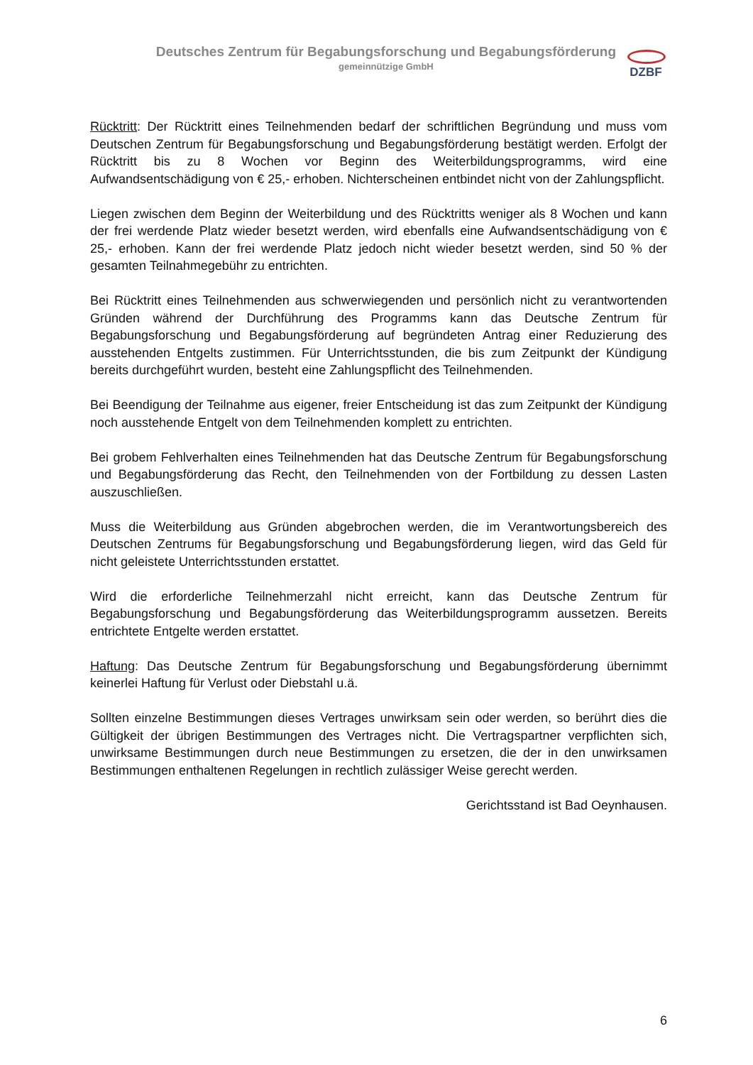Deutsches Zentrum für Begabungsforschung und Begabungsförderung
gemeinnützige GmbH
DZBF
Rücktritt: Der Rücktritt eines Teilnehmenden bedarf der schriftlichen Begründung und muss vom Deutschen Zentrum für Begabungsforschung und Begabungsförderung bestätigt werden. Erfolgt der Rücktritt bis zu 8 Wochen vor Beginn des Weiterbildungsprogramms, wird eine Aufwandsentschädigung von € 25,- erhoben. Nichterscheinen entbindet nicht von der Zahlungspflicht.
Liegen zwischen dem Beginn der Weiterbildung und des Rücktritts weniger als 8 Wochen und kann der frei werdende Platz wieder besetzt werden, wird ebenfalls eine Aufwandsentschädigung von € 25,- erhoben. Kann der frei werdende Platz jedoch nicht wieder besetzt werden, sind 50 % der gesamten Teilnahmegebühr zu entrichten.
Bei Rücktritt eines Teilnehmenden aus schwerwiegenden und persönlich nicht zu verantwortenden Gründen während der Durchführung des Programms kann das Deutsche Zentrum für Begabungsforschung und Begabungsförderung auf begründeten Antrag einer Reduzierung des ausstehenden Entgelts zustimmen. Für Unterrichtsstunden, die bis zum Zeitpunkt der Kündigung bereits durchgeführt wurden, besteht eine Zahlungspflicht des Teilnehmenden.
Bei Beendigung der Teilnahme aus eigener, freier Entscheidung ist das zum Zeitpunkt der Kündigung noch ausstehende Entgelt von dem Teilnehmenden komplett zu entrichten.
Bei grobem Fehlverhalten eines Teilnehmenden hat das Deutsche Zentrum für Begabungsforschung und Begabungsförderung das Recht, den Teilnehmenden von der Fortbildung zu dessen Lasten auszuschließen.
Muss die Weiterbildung aus Gründen abgebrochen werden, die im Verantwortungsbereich des Deutschen Zentrums für Begabungsforschung und Begabungsförderung liegen, wird das Geld für nicht geleistete Unterrichtsstunden erstattet.
Wird die erforderliche Teilnehmerzahl nicht erreicht, kann das Deutsche Zentrum für Begabungsforschung und Begabungsförderung das Weiterbildungsprogramm aussetzen. Bereits entrichtete Entgelte werden erstattet.
Haftung: Das Deutsche Zentrum für Begabungsforschung und Begabungsförderung übernimmt keinerlei Haftung für Verlust oder Diebstahl u.ä.
Sollten einzelne Bestimmungen dieses Vertrages unwirksam sein oder werden, so berührt dies die Gültigkeit der übrigen Bestimmungen des Vertrages nicht. Die Vertragspartner verpflichten sich, unwirksame Bestimmungen durch neue Bestimmungen zu ersetzen, die der in den unwirksamen Bestimmungen enthaltenen Regelungen in rechtlich zulässiger Weise gerecht werden.
Gerichtsstand ist Bad Oeynhausen.
6